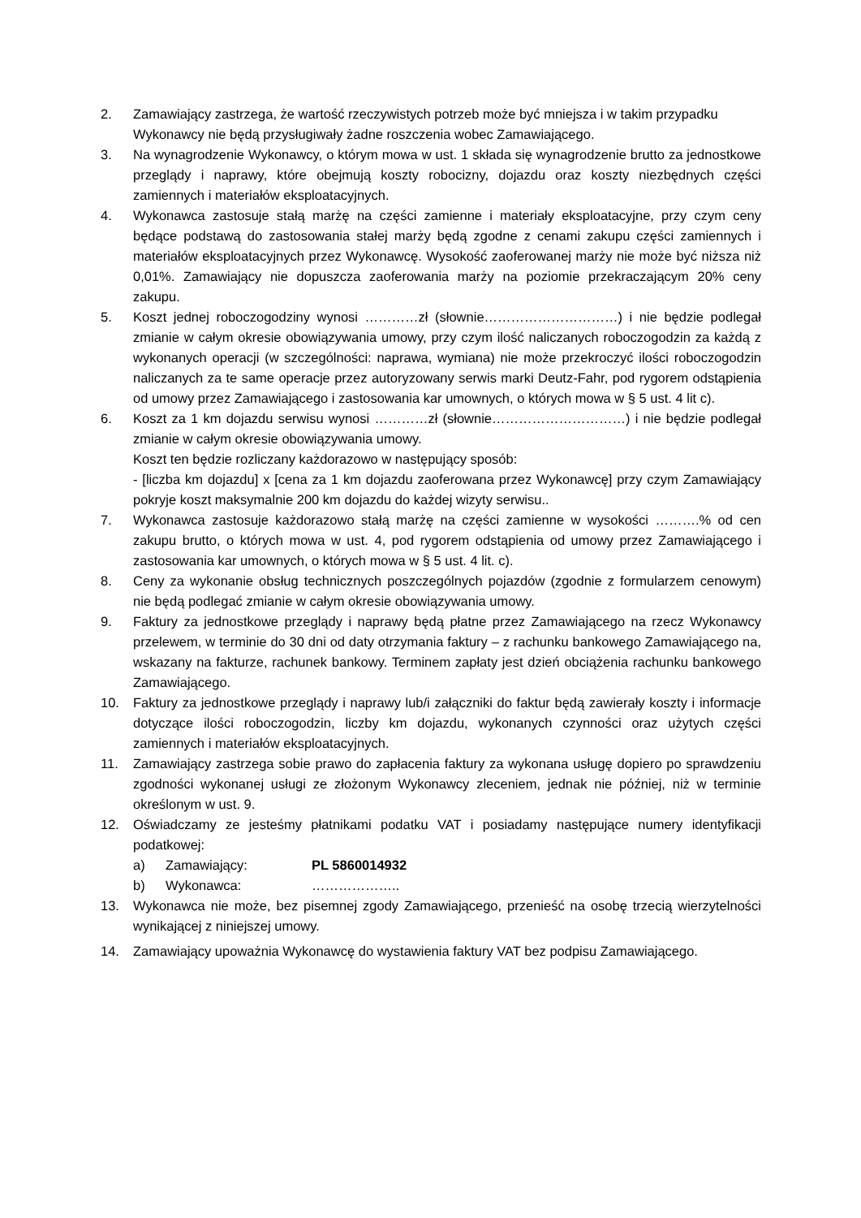2. Zamawiający zastrzega, że wartość rzeczywistych potrzeb może być mniejsza i w takim przypadku Wykonawcy nie będą przysługiwały żadne roszczenia wobec Zamawiającego.
3. Na wynagrodzenie Wykonawcy, o którym mowa w ust. 1 składa się wynagrodzenie brutto za jednostkowe przeglądy i naprawy, które obejmują koszty robocizny, dojazdu oraz koszty niezbędnych części zamiennych i materiałów eksploatacyjnych.
4. Wykonawca zastosuje stałą marżę na części zamienne i materiały eksploatacyjne, przy czym ceny będące podstawą do zastosowania stałej marży będą zgodne z cenami zakupu części zamiennych i materiałów eksploatacyjnych przez Wykonawcę. Wysokość zaoferowanej marży nie może być niższa niż 0,01%. Zamawiający nie dopuszcza zaoferowania marży na poziomie przekraczającym 20% ceny zakupu.
5. Koszt jednej roboczogodziny wynosi …………zł (słownie…………………………) i nie będzie podlegał zmianie w całym okresie obowiązywania umowy, przy czym ilość naliczanych roboczogodzin za każdą z wykonanych operacji (w szczególności: naprawa, wymiana) nie może przekroczyć ilości roboczogodzin naliczanych za te same operacje przez autoryzowany serwis marki Deutz-Fahr, pod rygorem odstąpienia od umowy przez Zamawiającego i zastosowania kar umownych, o których mowa w § 5 ust. 4 lit c).
6. Koszt za 1 km dojazdu serwisu wynosi …………zł (słownie…………………………) i nie będzie podlegał zmianie w całym okresie obowiązywania umowy.
Koszt ten będzie rozliczany każdorazowo w następujący sposób:
- [liczba km dojazdu] x [cena za 1 km dojazdu zaoferowana przez Wykonawcę] przy czym Zamawiający pokryje koszt maksymalnie 200 km dojazdu do każdej wizyty serwisu..
7. Wykonawca zastosuje każdorazowo stałą marżę na części zamienne w wysokości ……….% od cen zakupu brutto, o których mowa w ust. 4, pod rygorem odstąpienia od umowy przez Zamawiającego i zastosowania kar umownych, o których mowa w § 5 ust. 4 lit. c).
8. Ceny za wykonanie obsług technicznych poszczególnych pojazdów (zgodnie z formularzem cenowym) nie będą podlegać zmianie w całym okresie obowiązywania umowy.
9. Faktury za jednostkowe przeglądy i naprawy będą płatne przez Zamawiającego na rzecz Wykonawcy przelewem, w terminie do 30 dni od daty otrzymania faktury – z rachunku bankowego Zamawiającego na, wskazany na fakturze, rachunek bankowy. Terminem zapłaty jest dzień obciążenia rachunku bankowego Zamawiającego.
10. Faktury za jednostkowe przeglądy i naprawy lub/i załączniki do faktur będą zawierały koszty i informacje dotyczące ilości roboczogodzin, liczby km dojazdu, wykonanych czynności oraz użytych części zamiennych i materiałów eksploatacyjnych.
11. Zamawiający zastrzega sobie prawo do zapłacenia faktury za wykonana usługę dopiero po sprawdzeniu zgodności wykonanej usługi ze złożonym Wykonawcy zleceniem, jednak nie później, niż w terminie określonym w ust. 9.
12. Oświadczamy ze jesteśmy płatnikami podatku VAT i posiadamy następujące numery identyfikacji podatkowej:
a) Zamawiający: PL 5860014932
b) Wykonawca: ………………..
13. Wykonawca nie może, bez pisemnej zgody Zamawiającego, przenieść na osobę trzecią wierzytelności wynikającej z niniejszej umowy.
14. Zamawiający upoważnia Wykonawcę do wystawienia faktury VAT bez podpisu Zamawiającego.